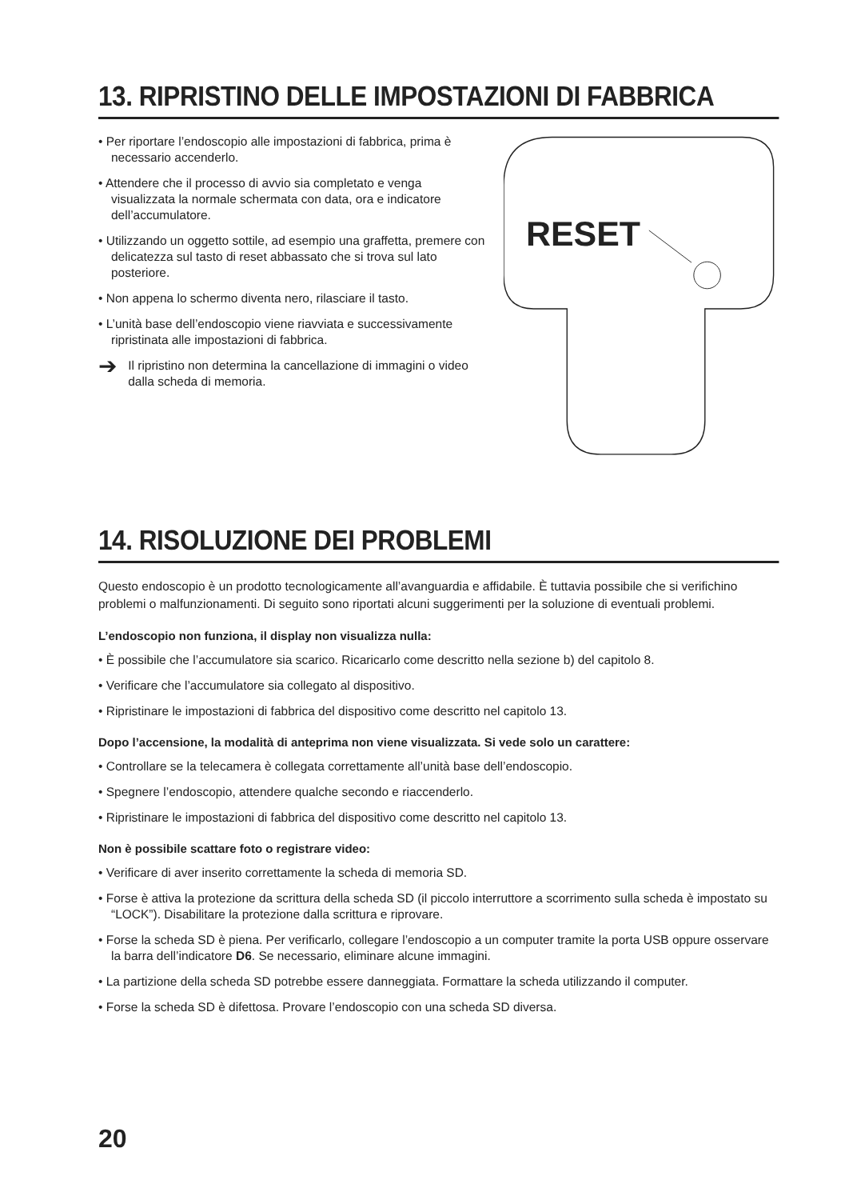13. RIPRISTINO DELLE IMPOSTAZIONI DI FABBRICA
• Per riportare l’endoscopio alle impostazioni di fabbrica, prima è necessario accenderlo.
• Attendere che il processo di avvio sia completato e venga visualizzata la normale schermata con data, ora e indicatore dell’accumulatore.
• Utilizzando un oggetto sottile, ad esempio una graffetta, premere con delicatezza sul tasto di reset abbassato che si trova sul lato posteriore.
• Non appena lo schermo diventa nero, rilasciare il tasto.
• L’unità base dell’endoscopio viene riavviata e successivamente ripristinata alle impostazioni di fabbrica.
➔ Il ripristino non determina la cancellazione di immagini o video dalla scheda di memoria.
RESET
14. RISOLUZIONE DEI PROBLEMI
Questo endoscopio è un prodotto tecnologicamente all’avanguardia e affidabile. È tuttavia possibile che si verifichino problemi o malfunzionamenti. Di seguito sono riportati alcuni suggerimenti per la soluzione di eventuali problemi.
L’endoscopio non funziona, il display non visualizza nulla:
• È possibile che l’accumulatore sia scarico. Ricaricarlo come descritto nella sezione b) del capitolo 8.
• Verificare che l’accumulatore sia collegato al dispositivo.
• Ripristinare le impostazioni di fabbrica del dispositivo come descritto nel capitolo 13.
Dopo l’accensione, la modalità di anteprima non viene visualizzata. Si vede solo un carattere:
• Controllare se la telecamera è collegata correttamente all’unità base dell’endoscopio.
• Spegnere l’endoscopio, attendere qualche secondo e riaccenderlo.
• Ripristinare le impostazioni di fabbrica del dispositivo come descritto nel capitolo 13.
Non è possibile scattare foto o registrare video:
• Verificare di aver inserito correttamente la scheda di memoria SD.
• Forse è attiva la protezione da scrittura della scheda SD (il piccolo interruttore a scorrimento sulla scheda è impostato su “LOCK”). Disabilitare la protezione dalla scrittura e riprovare.
• Forse la scheda SD è piena. Per verificarlo, collegare l’endoscopio a un computer tramite la porta USB oppure osservare la barra dell’indicatore D6. Se necessario, eliminare alcune immagini.
• La partizione della scheda SD potrebbe essere danneggiata. Formattare la scheda utilizzando il computer.
• Forse la scheda SD è difettosa. Provare l’endoscopio con una scheda SD diversa.
20